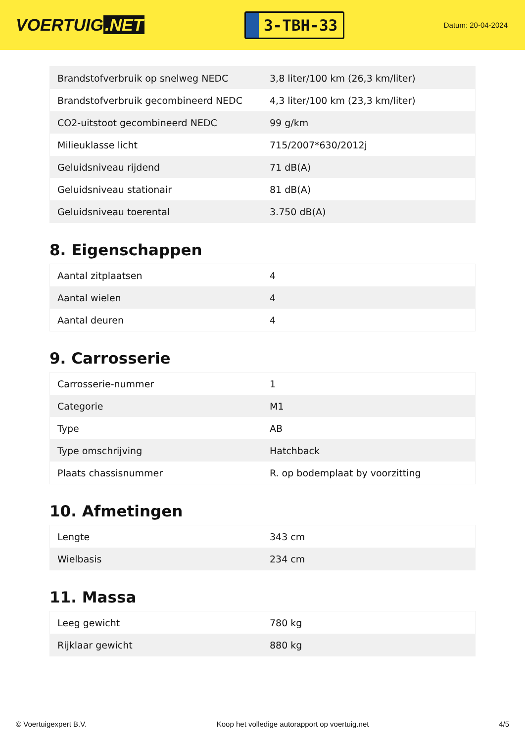VOERTUIG.NET
3-TBH-33
Datum: 20-04-2024
| Brandstofverbruik op snelweg NEDC | 3,8 liter/100 km (26,3 km/liter) |
| Brandstofverbruik gecombineerd NEDC | 4,3 liter/100 km (23,3 km/liter) |
| CO2-uitstoot gecombineerd NEDC | 99 g/km |
| Milieuklasse licht | 715/2007*630/2012j |
| Geluidsniveau rijdend | 71 dB(A) |
| Geluidsniveau stationair | 81 dB(A) |
| Geluidsniveau toerental | 3.750 dB(A) |
8. Eigenschappen
| Aantal zitplaatsen | 4 |
| Aantal wielen | 4 |
| Aantal deuren | 4 |
9. Carrosserie
| Carrosserie-nummer | 1 |
| Categorie | M1 |
| Type | AB |
| Type omschrijving | Hatchback |
| Plaats chassisnummer | R. op bodemplaat by voorzitting |
10. Afmetingen
| Lengte | 343 cm |
| Wielbasis | 234 cm |
11. Massa
| Leeg gewicht | 780 kg |
| Rijklaar gewicht | 880 kg |
© Voertuigexpert B.V. Koop het volledige autorapport op voertuig.net 4/5